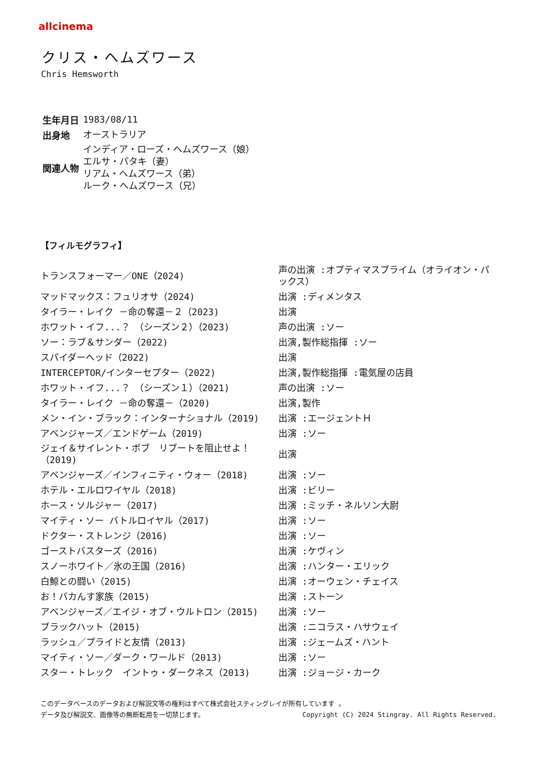allcinema
クリス・ヘムズワース
Chris Hemsworth
| 生年月日 | 1983/08/11 |
| 出身地 | オーストラリア |
| 関連人物 | インディア・ローズ・ヘムズワース（娘） エルサ・パタキ（妻） リアム・ヘムズワース（弟） ルーク・ヘムズワース（兄） |
【フィルモグラフィ】
| トランスフォーマー／ONE（2024) | 声の出演 :オプティマスプライム（オライオン・パックス） |
| マッドマックス：フュリオサ（2024) | 出演 :ディメンタス |
| タイラー・レイク －命の奪還－２（2023) | 出演 |
| ホワット・イフ...？ （シーズン２）（2023) | 声の出演 :ソー |
| ソー：ラブ＆サンダー（2022) | 出演,製作総指揮 :ソー |
| スパイダーヘッド（2022) | 出演 |
| INTERCEPTOR/インターセプター（2022) | 出演,製作総指揮 :電気屋の店員 |
| ホワット・イフ...？ （シーズン１）（2021) | 声の出演 :ソー |
| タイラー・レイク －命の奪還－（2020) | 出演,製作 |
| メン・イン・ブラック：インターナショナル（2019) | 出演 :エージェントＨ |
| アベンジャーズ／エンドゲーム（2019) | 出演 :ソー |
| ジェイ＆サイレント・ボブ リブートを阻止せよ！（2019) | 出演 |
| アベンジャーズ／インフィニティ・ウォー（2018) | 出演 :ソー |
| ホテル・エルロワイヤル（2018) | 出演 :ビリー |
| ホース・ソルジャー（2017) | 出演 :ミッチ・ネルソン大尉 |
| マイティ・ソー バトルロイヤル（2017) | 出演 :ソー |
| ドクター・ストレンジ（2016) | 出演 :ソー |
| ゴーストバスターズ（2016) | 出演 :ケヴィン |
| スノーホワイト／氷の王国（2016) | 出演 :ハンター・エリック |
| 白鯨との闘い（2015) | 出演 :オーウェン・チェイス |
| お！バカんす家族（2015) | 出演 :ストーン |
| アベンジャーズ／エイジ・オブ・ウルトロン（2015) | 出演 :ソー |
| ブラックハット（2015) | 出演 :ニコラス・ハサウェイ |
| ラッシュ／プライドと友情（2013) | 出演 :ジェームズ・ハント |
| マイティ・ソー／ダーク・ワールド（2013) | 出演 :ソー |
| スター・トレック イントゥ・ダークネス（2013) | 出演 :ジョージ・カーク |
このデータベースのデータおよび解説文等の権利はすべて株式会社スティングレイが所有しています 。
データ及び解説文、画像等の無断転用を一切禁じます。 Copyright (C) 2024 Stingray. All Rights Reserved.